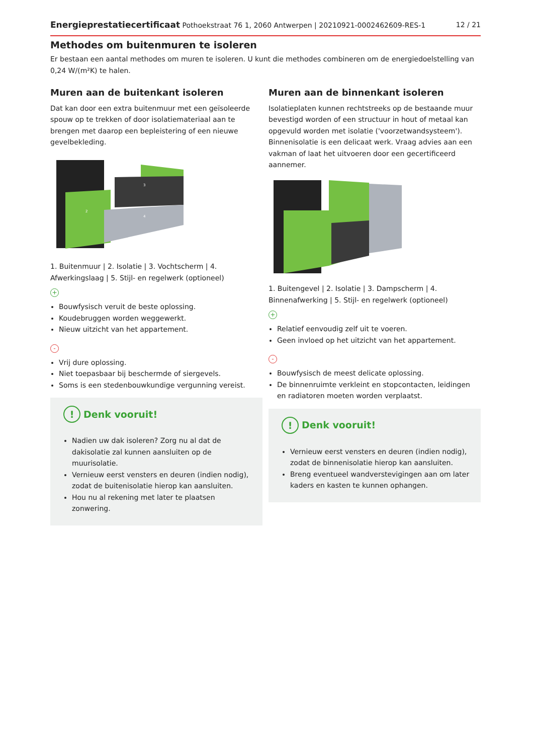Energieprestatiecertificaat Pothoekstraat 76 1, 2060 Antwerpen | 20210921-0002462609-RES-1 12 / 21
Methodes om buitenmuren te isoleren
Er bestaan een aantal methodes om muren te isoleren. U kunt die methodes combineren om de energiedoelstelling van 0,24 W/(m²K) te halen.
Muren aan de buitenkant isoleren
Dat kan door een extra buitenmuur met een geïsoleerde spouw op te trekken of door isolatiemateriaal aan te brengen met daarop een bepleistering of een nieuwe gevelbekleding.
3
2
4
1. Buitenmuur | 2. Isolatie | 3. Vochtscherm | 4. Afwerkingslaag | 5. Stijl- en regelwerk (optioneel)
+
Bouwfysisch veruit de beste oplossing.
Koudebruggen worden weggewerkt.
Nieuw uitzicht van het appartement.
-
Vrij dure oplossing.
Niet toepasbaar bij beschermde of siergevels.
Soms is een stedenbouwkundige vergunning vereist.
! Denk vooruit!
Nadien uw dak isoleren? Zorg nu al dat de dakisolatie zal kunnen aansluiten op de muurisolatie.
Vernieuw eerst vensters en deuren (indien nodig), zodat de buitenisolatie hierop kan aansluiten.
Hou nu al rekening met later te plaatsen zonwering.
Muren aan de binnenkant isoleren
Isolatieplaten kunnen rechtstreeks op de bestaande muur bevestigd worden of een structuur in hout of metaal kan opgevuld worden met isolatie ('voorzetwandsysteem'). Binnenisolatie is een delicaat werk. Vraag advies aan een vakman of laat het uitvoeren door een gecertificeerd aannemer.
1. Buitengevel | 2. Isolatie | 3. Dampscherm | 4. Binnenafwerking | 5. Stijl- en regelwerk (optioneel)
+
Relatief eenvoudig zelf uit te voeren.
Geen invloed op het uitzicht van het appartement.
-
Bouwfysisch de meest delicate oplossing.
De binnenruimte verkleint en stopcontacten, leidingen en radiatoren moeten worden verplaatst.
! Denk vooruit!
Vernieuw eerst vensters en deuren (indien nodig), zodat de binnenisolatie hierop kan aansluiten.
Breng eventueel wandverstevigingen aan om later kaders en kasten te kunnen ophangen.